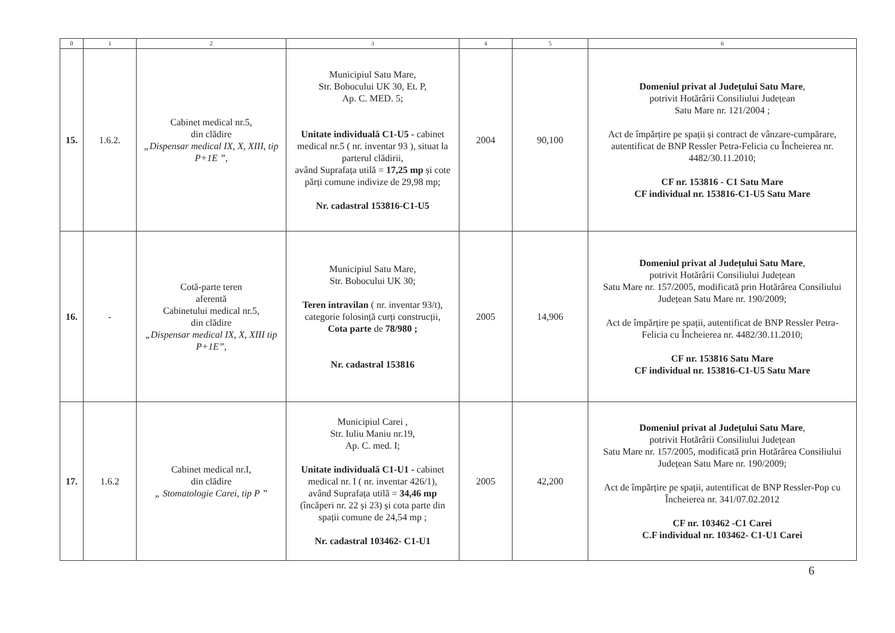| 0 | 1 | 2 | 3 | 4 | 5 | 6 |
| --- | --- | --- | --- | --- | --- | --- |
| 15. | 1.6.2. | Cabinet medical nr.5, din clădire „Dispensar medical IX, X, XIII, tip P+1E ” , | Municipiul Satu Mare, Str. Bobocului UK 30, Et. P, Ap. C. MED. 5; Unitate individuală C1-U5 - cabinet medical nr.5 ( nr. inventar 93 ), situat la parterul clădirii, având Suprafața utilă = 17,25 mp și cote părți comune indivize de 29,98 mp; Nr. cadastral 153816-C1-U5 | 2004 | 90,100 | Domeniul privat al Județului Satu Mare , potrivit Hotărârii Consiliului Județean Satu Mare nr. 121/2004 ; Act de împărțire pe spații și contract de vânzare-cumpărare, autentificat de BNP Ressler Petra-Felicia cu Încheierea nr. 4482/30.11.2010; CF nr. 153816 - C1 Satu Mare CF individual nr. 153816-C1-U5 Satu Mare |
| 16. | - | Cotă-parte teren aferentă Cabinetului medical nr.5, din clădire „Dispensar medical IX, X, XIII tip P+1E” , | Municipiul Satu Mare, Str. Bobocului UK 30; Teren intravilan ( nr. inventar 93/t), categorie folosință curți construcții, Cota parte de 78/980 ; Nr. cadastral 153816 | 2005 | 14,906 | Domeniul privat al Județului Satu Mare , potrivit Hotărârii Consiliului Județean Satu Mare nr. 157/2005, modificată prin Hotărârea Consiliului Județean Satu Mare nr. 190/2009; Act de împărțire pe spații, autentificat de BNP Ressler Petra- Felicia cu Încheierea nr. 4482/30.11.2010; CF nr. 153816 Satu Mare CF individual nr. 153816-C1-U5 Satu Mare |
| 17. | 1.6.2 | Cabinet medical nr.I, din clădire „ Stomatologie Carei, tip P ” | Municipiul Carei , Str. Iuliu Maniu nr.19, Ap. C. med. I; Unitate individuală C1-U1 - cabinet medical nr. I ( nr. inventar 426/1), având Suprafața utilă = 34,46 mp (încăperi nr. 22 și 23) și cota parte din spații comune de 24,54 mp ; Nr. cadastral 103462- C1-U1 | 2005 | 42,200 | Domeniul privat al Județului Satu Mare , potrivit Hotărârii Consiliului Județean Satu Mare nr. 157/2005, modificată prin Hotărârea Consiliului Județean Satu Mare nr. 190/2009; Act de împărțire pe spații, autentificat de BNP Ressler-Pop cu Încheierea nr. 341/07.02.2012 CF nr. 103462 -C1 Carei C.F individual nr. 103462- C1-U1 Carei |
6